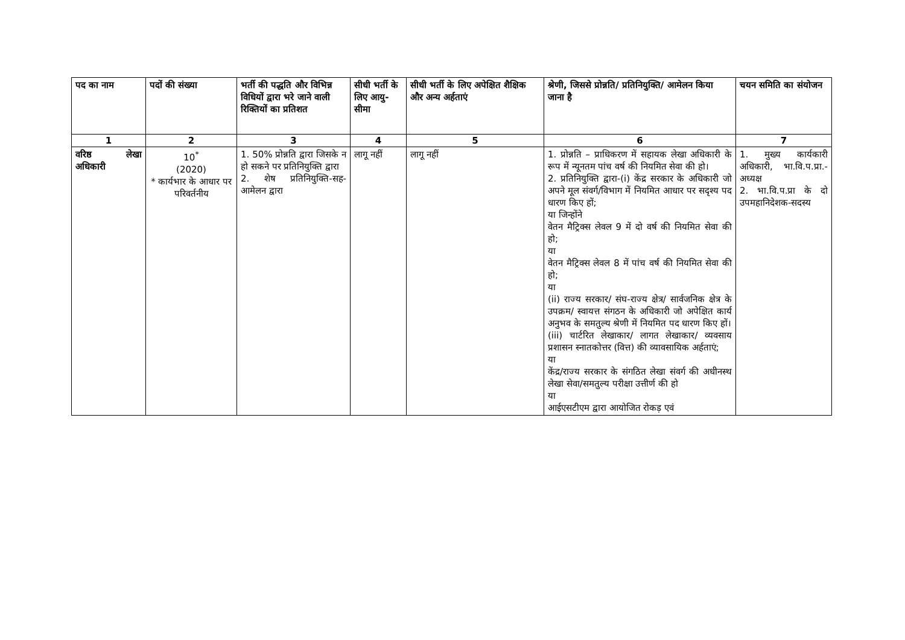| पद का नाम | पदों की संख्या | भर्ती की पद्धति और विभिन्न विधियों द्वारा भरे जाने वाली रिक्तियों का प्रतिशत | सीधी भर्ती के लिए आयु-सीमा | सीधी भर्ती के लिए अपेक्षित शैक्षिक और अन्य अर्हताएं | श्रेणी, जिससे प्रोन्नति/ प्रतिनियुक्ति/ आमेलन किया जाना है | चयन समिति का संयोजन |
| --- | --- | --- | --- | --- | --- | --- |
| 1 | 2 | 3 | 4 | 5 | 6 | 7 |
| वरिष्ठ लेखा अधिकारी | 10<sup>*</sup> (2020) * कार्यभार के आधार पर परिवर्तनीय | 1. 50% प्रोन्नति द्वारा जिसके न हो सकने पर प्रतिनियुक्ति द्वारा 2. शेष प्रतिनियुक्ति-सह-आमेलन द्वारा | लागू नहीं | लागू नहीं | 1. प्रोन्नति – प्राधिकरण में सहायक लेखा अधिकारी के रूप में न्यूनतम पांच वर्ष की नियमित सेवा की हो। 2. प्रतिनियुक्ति द्वारा-(i) केंद्र सरकार के अधिकारी जो अपने मूल संवर्ग/विभाग में नियमित आधार पर सदृश्य पद धारण किए हों; या जिन्होंने वेतन मैट्रिक्स लेवल 9 में दो वर्ष की नियमित सेवा की हो; या वेतन मैट्रिक्स लेवल 8 में पांच वर्ष की नियमित सेवा की हो; या (ii) राज्य सरकार/ संघ-राज्य क्षेत्र/ सार्वजनिक क्षेत्र के उपक्रम/ स्वायत्त संगठन के अधिकारी जो अपेक्षित कार्य अनुभव के समतुल्य श्रेणी में नियमित पद धारण किए हों। (iii) चार्टरित लेखाकार/ लागत लेखाकार/ व्यवसाय प्रशासन स्नातकोत्तर (वित्त) की व्यावसायिक अर्हताएं; या केंद्र/राज्य सरकार के संगठित लेखा संवर्ग की अधीनस्थ लेखा सेवा/समतुल्य परीक्षा उत्तीर्ण की हो या आईएसटीएम द्वारा आयोजित रोकड़ एवं | 1. मुख्य कार्यकारी अधिकारी, भा.वि.प.प्रा.- अध्यक्ष 2. भा.वि.प.प्रा के दो उपमहानिदेशक-सदस्य |